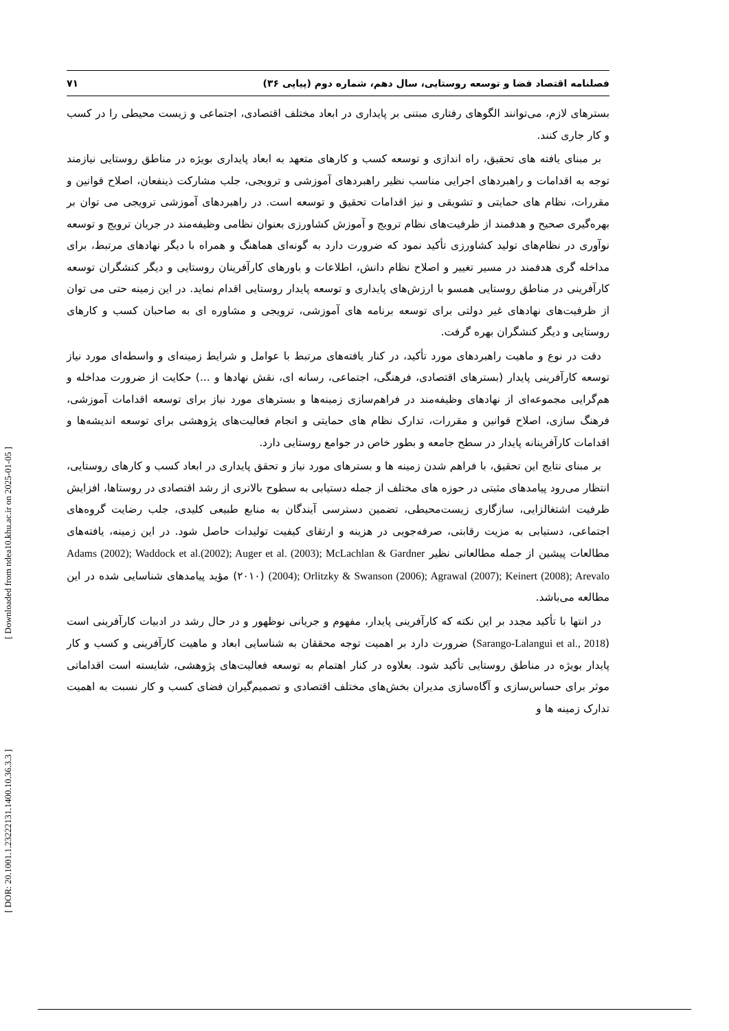فصلنامه اقتصاد فضا و توسعه روستایی، سال دهم، شماره دوم (پیاپی ۳۶) ۷۱
بسترهای لازم، می‌توانند الگوهای رفتاری مبتنی بر پایداری در ابعاد مختلف اقتصادی، اجتماعی و زیست محیطی را در کسب و کار جاری کنند.
بر مبنای یافته های تحقیق، راه اندازی و توسعه کسب و کارهای متعهد به ابعاد پایداری بویژه در مناطق روستایی نیازمند توجه به اقدامات و راهبردهای اجرایی مناسب نظیر راهبردهای آموزشی و ترویجی، جلب مشارکت ذینفعان، اصلاح قوانین و مقررات، نظام های حمایتی و تشویقی و نیز اقدامات تحقیق و توسعه است. در راهبردهای آموزشی ترویجی می توان بر بهره‌گیری صحیح و هدفمند از ظرفیت‌های نظام ترویج و آموزش کشاورزی بعنوان نظامی وظیفه‌مند در جریان ترویج و توسعه نوآوری در نظام‌های تولید کشاورزی تأکید نمود که ضرورت دارد به گونه‌ای هماهنگ و همراه با دیگر نهادهای مرتبط، برای مداخله گری هدفمند در مسیر تغییر و اصلاح نظام دانش، اطلاعات و باورهای کارآفرینان روستایی و دیگر کنشگران توسعه کارآفرینی در مناطق روستایی همسو با ارزش‌های پایداری و توسعه پایدار روستایی اقدام نماید. در این زمینه حتی می توان از ظرفیت‌های نهادهای غیر دولتی برای توسعه برنامه های آموزشی، ترویجی و مشاوره ای به صاحبان کسب و کارهای روستایی و دیگر کنشگران بهره گرفت.
دقت در نوع و ماهیت راهبردهای مورد تأکید، در کنار یافته‌های مرتبط با عوامل و شرایط زمینه‌ای و واسطه‌ای مورد نیاز توسعه کارآفرینی پایدار (بسترهای اقتصادی، فرهنگی، اجتماعی، رسانه ای، نقش نهادها و ...) حکایت از ضرورت مداخله و هم‌گرایی مجموعه‌ای از نهادهای وظیفه‌مند در فراهم‌سازی زمینه‌ها و بسترهای مورد نیاز برای توسعه اقدامات آموزشی، فرهنگ سازی، اصلاح قوانین و مقررات، تدارک نظام های حمایتی و انجام فعالیت‌های پژوهشی برای توسعه اندیشه‌ها و اقدامات کارآفرینانه پایدار در سطح جامعه و بطور خاص در جوامع روستایی دارد.
بر مبنای نتایج این تحقیق، با فراهم شدن زمینه ها و بسترهای مورد نیاز و تحقق پایداری در ابعاد کسب و کارهای روستایی، انتظار می‌رود پیامدهای مثبتی در حوزه های مختلف از جمله دستیابی به سطوح بالاتری از رشد اقتصادی در روستاها، افزایش ظرفیت اشتغالزایی، سازگاری زیست‌محیطی، تضمین دسترسی آیندگان به منابع طبیعی کلیدی، جلب رضایت گروه‌های اجتماعی، دستیابی به مزیت رقابتی، صرفه‌جویی در هزینه و ارتقای کیفیت تولیدات حاصل شود. در این زمینه، یافته‌های مطالعات پیشین از جمله مطالعاتی نظیر Adams (2002); Waddock et al.(2002); Auger et al. (2003); McLachlan & Gardner (2004); Orlitzky & Swanson (2006); Agrawal (2007); Keinert (2008); Arevalo (۲۰۱۰) مؤید پیامدهای شناسایی شده در این مطالعه می‌باشد.
در انتها با تأکید مجدد بر این نکته که کارآفرینی پایدار، مفهوم و جریانی نوظهور و در حال رشد در ادبیات کارآفرینی است (Sarango-Lalangui et al., 2018) ضرورت دارد بر اهمیت توجه محققان به شناسایی ابعاد و ماهیت کارآفرینی و کسب و کار پایدار بویژه در مناطق روستایی تأکید شود. بعلاوه در کنار اهتمام به توسعه فعالیت‌های پژوهشی، شایسته است اقداماتی موثر برای حساس‌سازی و آگاه‌سازی مدیران بخش‌های مختلف اقتصادی و تصمیم‌گیران فضای کسب و کار نسبت به اهمیت تدارک زمینه ها و
[ Downloaded from ndea10.khu.ac.ir on 2025-01-05 ]
[ DOR: 20.1001.1.23222131.1400.10.36.3.3 ]